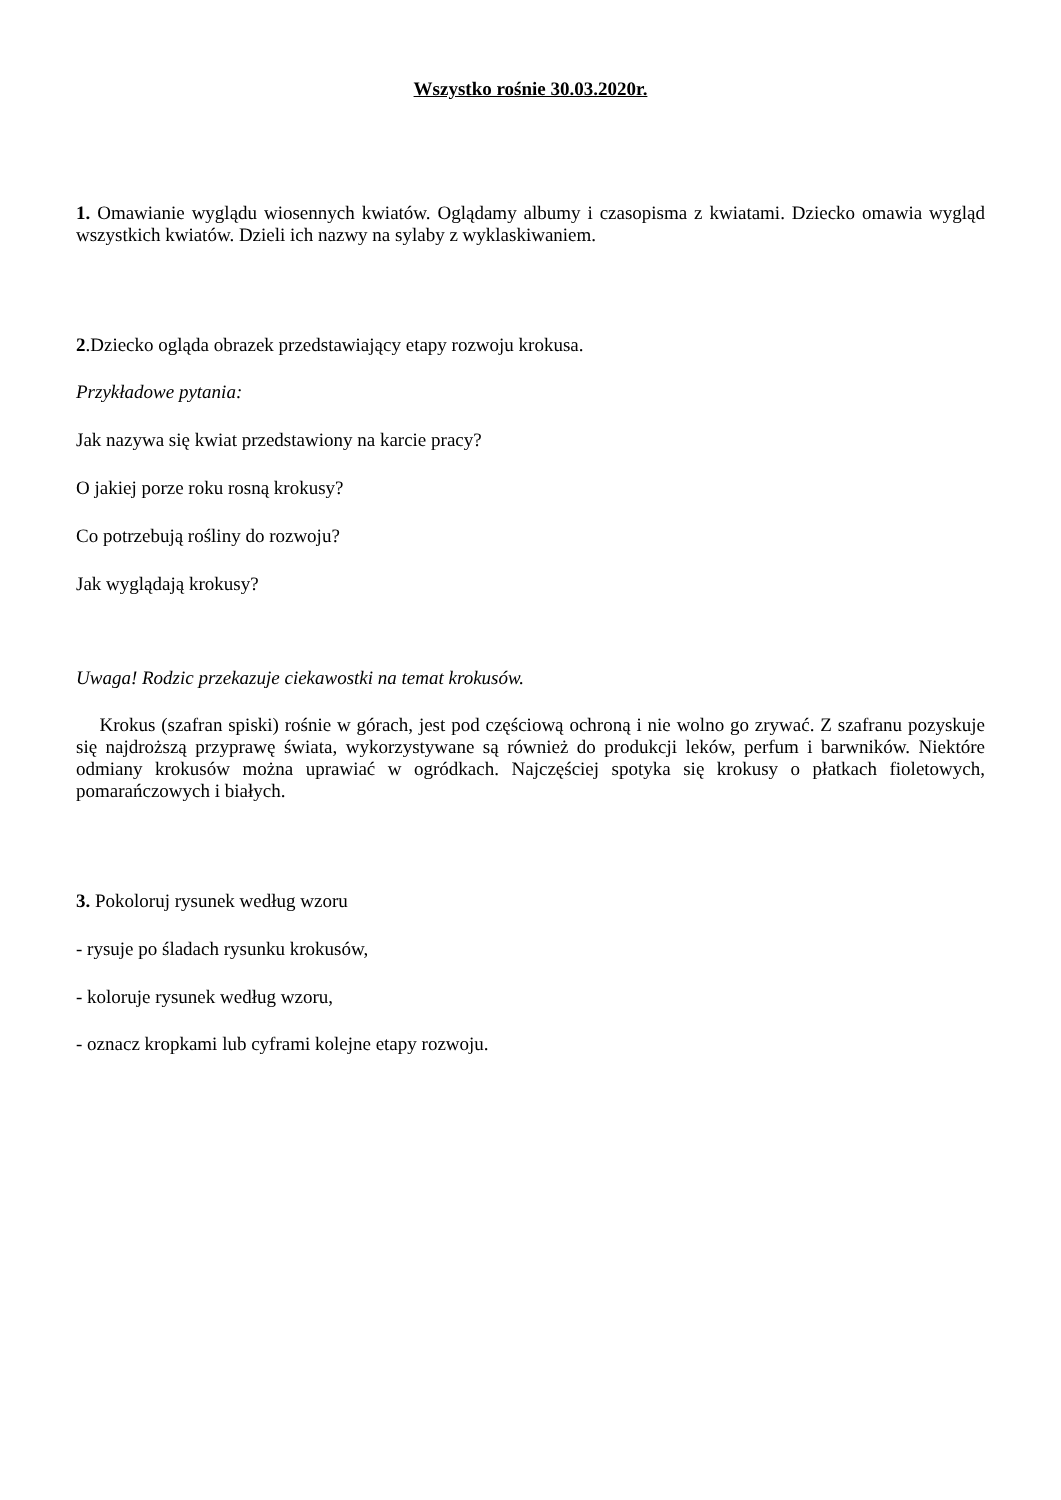Wszystko rośnie 30.03.2020r.
1. Omawianie wyglądu wiosennych kwiatów. Oglądamy albumy i czasopisma z kwiatami. Dziecko omawia wygląd wszystkich kwiatów. Dzieli ich nazwy na sylaby z wyklaskiwaniem.
2.Dziecko ogląda obrazek przedstawiający etapy rozwoju krokusa.
Przykładowe pytania:
Jak nazywa się kwiat przedstawiony na karcie pracy?
O jakiej porze roku rosną krokusy?
Co potrzebują rośliny do rozwoju?
Jak wyglądają krokusy?
Uwaga! Rodzic przekazuje ciekawostki na temat krokusów.
Krokus (szafran spiski) rośnie w górach, jest pod częściową ochroną i nie wolno go zrywać. Z szafranu pozyskuje się najdroższą przyprawę świata, wykorzystywane są również do produkcji leków, perfum i barwników. Niektóre odmiany krokusów można uprawiać w ogródkach. Najczęściej spotyka się krokusy o płatkach fioletowych, pomarańczowych i białych.
3. Pokoloruj rysunek według wzoru
- rysuje po śladach rysunku krokusów,
- koloruje rysunek według wzoru,
- oznacz kropkami lub cyframi kolejne etapy rozwoju.